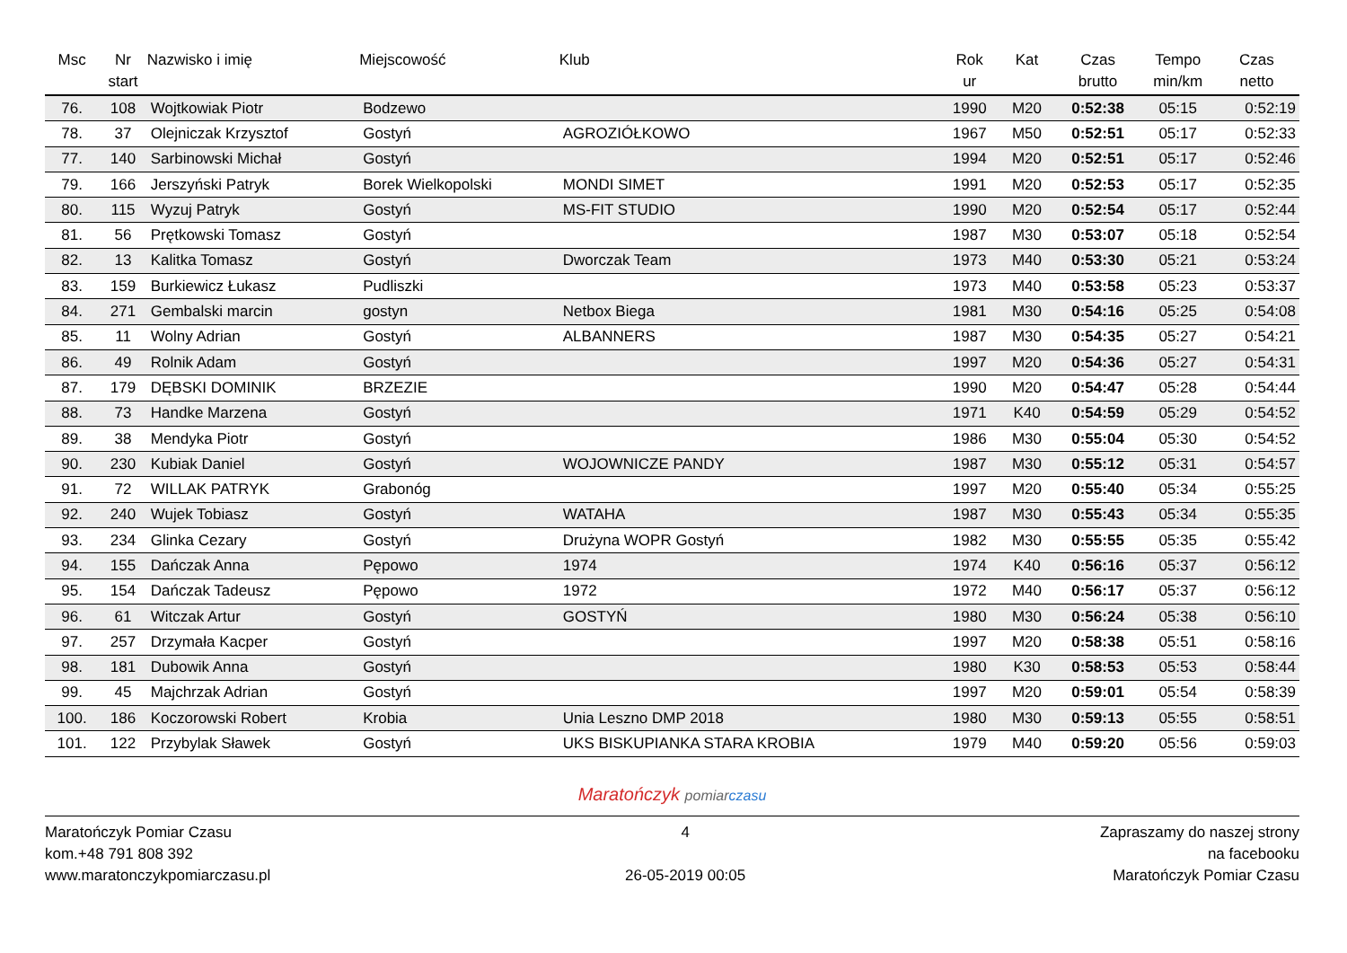| Msc | Nr start | Nazwisko i imię | Miejscowość | Klub | Rok ur | Kat | Czas brutto | Tempo min/km | Czas netto |
| --- | --- | --- | --- | --- | --- | --- | --- | --- | --- |
| 76. | 108 | Wojtkowiak Piotr | Bodzewo | | 1990 | M20 | 0:52:38 | 05:15 | 0:52:19 |
| 78. | 37 | Olejniczak Krzysztof | Gostyń | AGROZIÓŁKOWO | 1967 | M50 | 0:52:51 | 05:17 | 0:52:33 |
| 77. | 140 | Sarbinowski Michał | Gostyń | | 1994 | M20 | 0:52:51 | 05:17 | 0:52:46 |
| 79. | 166 | Jerszyński Patryk | Borek Wielkopolski | MONDI SIMET | 1991 | M20 | 0:52:53 | 05:17 | 0:52:35 |
| 80. | 115 | Wyzuj Patryk | Gostyń | MS-FIT STUDIO | 1990 | M20 | 0:52:54 | 05:17 | 0:52:44 |
| 81. | 56 | Prętkowski Tomasz | Gostyń | | 1987 | M30 | 0:53:07 | 05:18 | 0:52:54 |
| 82. | 13 | Kalitka Tomasz | Gostyń | Dworczak Team | 1973 | M40 | 0:53:30 | 05:21 | 0:53:24 |
| 83. | 159 | Burkiewicz Łukasz | Pudliszki | | 1973 | M40 | 0:53:58 | 05:23 | 0:53:37 |
| 84. | 271 | Gembalski marcin | gostyn | Netbox Biega | 1981 | M30 | 0:54:16 | 05:25 | 0:54:08 |
| 85. | 11 | Wolny Adrian | Gostyń | ALBANNERS | 1987 | M30 | 0:54:35 | 05:27 | 0:54:21 |
| 86. | 49 | Rolnik Adam | Gostyń | | 1997 | M20 | 0:54:36 | 05:27 | 0:54:31 |
| 87. | 179 | DĘBSKI DOMINIK | BRZEZIE | | 1990 | M20 | 0:54:47 | 05:28 | 0:54:44 |
| 88. | 73 | Handke Marzena | Gostyń | | 1971 | K40 | 0:54:59 | 05:29 | 0:54:52 |
| 89. | 38 | Mendyka Piotr | Gostyń | | 1986 | M30 | 0:55:04 | 05:30 | 0:54:52 |
| 90. | 230 | Kubiak Daniel | Gostyń | WOJOWNICZE PANDY | 1987 | M30 | 0:55:12 | 05:31 | 0:54:57 |
| 91. | 72 | WILLAK PATRYK | Grabonóg | | 1997 | M20 | 0:55:40 | 05:34 | 0:55:25 |
| 92. | 240 | Wujek Tobiasz | Gostyń | WATAHA | 1987 | M30 | 0:55:43 | 05:34 | 0:55:35 |
| 93. | 234 | Glinka Cezary | Gostyń | Drużyna WOPR Gostyń | 1982 | M30 | 0:55:55 | 05:35 | 0:55:42 |
| 94. | 155 | Dańczak Anna | Pępowo | 1974 | 1974 | K40 | 0:56:16 | 05:37 | 0:56:12 |
| 95. | 154 | Dańczak Tadeusz | Pępowo | 1972 | 1972 | M40 | 0:56:17 | 05:37 | 0:56:12 |
| 96. | 61 | Witczak Artur | Gostyń | GOSTYŃ | 1980 | M30 | 0:56:24 | 05:38 | 0:56:10 |
| 97. | 257 | Drzymała Kacper | Gostyń | | 1997 | M20 | 0:58:38 | 05:51 | 0:58:16 |
| 98. | 181 | Dubowik Anna | Gostyń | | 1980 | K30 | 0:58:53 | 05:53 | 0:58:44 |
| 99. | 45 | Majchrzak Adrian | Gostyń | | 1997 | M20 | 0:59:01 | 05:54 | 0:58:39 |
| 100. | 186 | Koczorowski Robert | Krobia | Unia Leszno DMP 2018 | 1980 | M30 | 0:59:13 | 05:55 | 0:58:51 |
| 101. | 122 | Przybylak Sławek | Gostyń | UKS BISKUPIANKA STARA KROBIA | 1979 | M40 | 0:59:20 | 05:56 | 0:59:03 |
Maratończyk pomiar czasu
Maratończyk Pomiar Czasu
kom.+48 791 808 392
www.maratonczykpomiarczasu.pl
4
26-05-2019 00:05
Zapraszamy do naszej strony
na facebooku
Maratończyk Pomiar Czasu